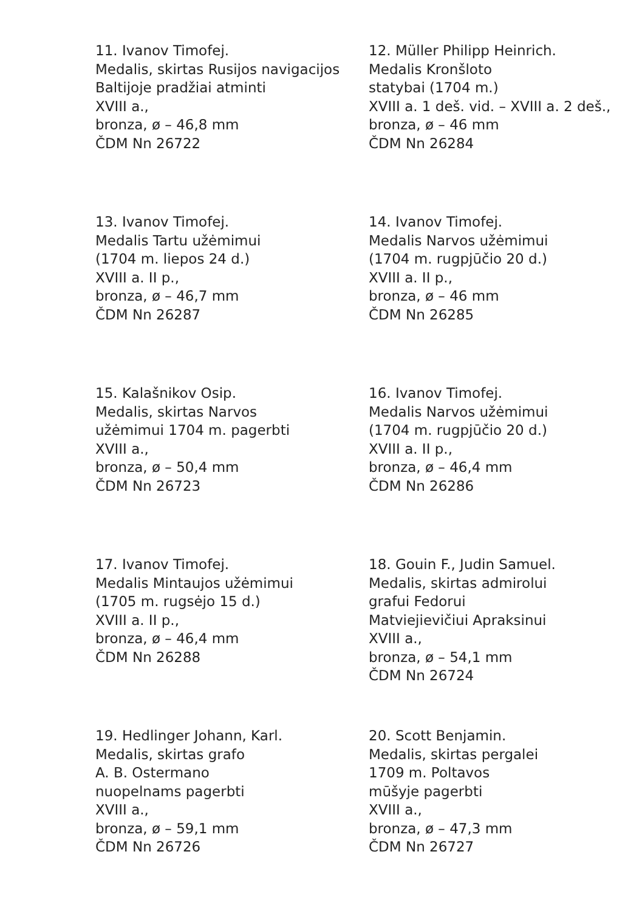11. Ivanov Timofej.
Medalis, skirtas Rusijos navigacijos
Baltijoje pradžiai atminti
XVIII a.,
bronza, ø – 46,8 mm
ČDM Nn 26722
12. Müller Philipp Heinrich.
Medalis Kronšloto
statybai (1704 m.)
XVIII a. 1 deš. vid. – XVIII a. 2 deš.,
bronza, ø – 46 mm
ČDM Nn 26284
13. Ivanov Timofej.
Medalis Tartu užėmimui
(1704 m. liepos 24 d.)
XVIII a. II p.,
bronza, ø – 46,7 mm
ČDM Nn 26287
14. Ivanov Timofej.
Medalis Narvos užėmimui
(1704 m. rugpjūčio 20 d.)
XVIII a. II p.,
bronza, ø – 46 mm
ČDM Nn 26285
15. Kalašnikov Osip.
Medalis, skirtas Narvos
užėmimui 1704 m. pagerbti
XVIII a.,
bronza, ø – 50,4 mm
ČDM Nn 26723
16. Ivanov Timofej.
Medalis Narvos užėmimui
(1704 m. rugpjūčio 20 d.)
XVIII a. II p.,
bronza, ø – 46,4 mm
ČDM Nn 26286
17. Ivanov Timofej.
Medalis Mintaujos užėmimui
(1705 m. rugsėjo 15 d.)
XVIII a. II p.,
bronza, ø – 46,4 mm
ČDM Nn 26288
18. Gouin F., Judin Samuel.
Medalis, skirtas admirolui
grafui Fedorui
Matviejievičiui Apraksinui
XVIII a.,
bronza, ø – 54,1 mm
ČDM Nn 26724
19. Hedlinger Johann, Karl.
Medalis, skirtas grafo
A. B. Ostermano
nuopelnams pagerbti
XVIII a.,
bronza, ø – 59,1 mm
ČDM Nn 26726
20. Scott Benjamin.
Medalis, skirtas pergalei
1709 m. Poltavos
mūšyje pagerbti
XVIII a.,
bronza, ø – 47,3 mm
ČDM Nn 26727